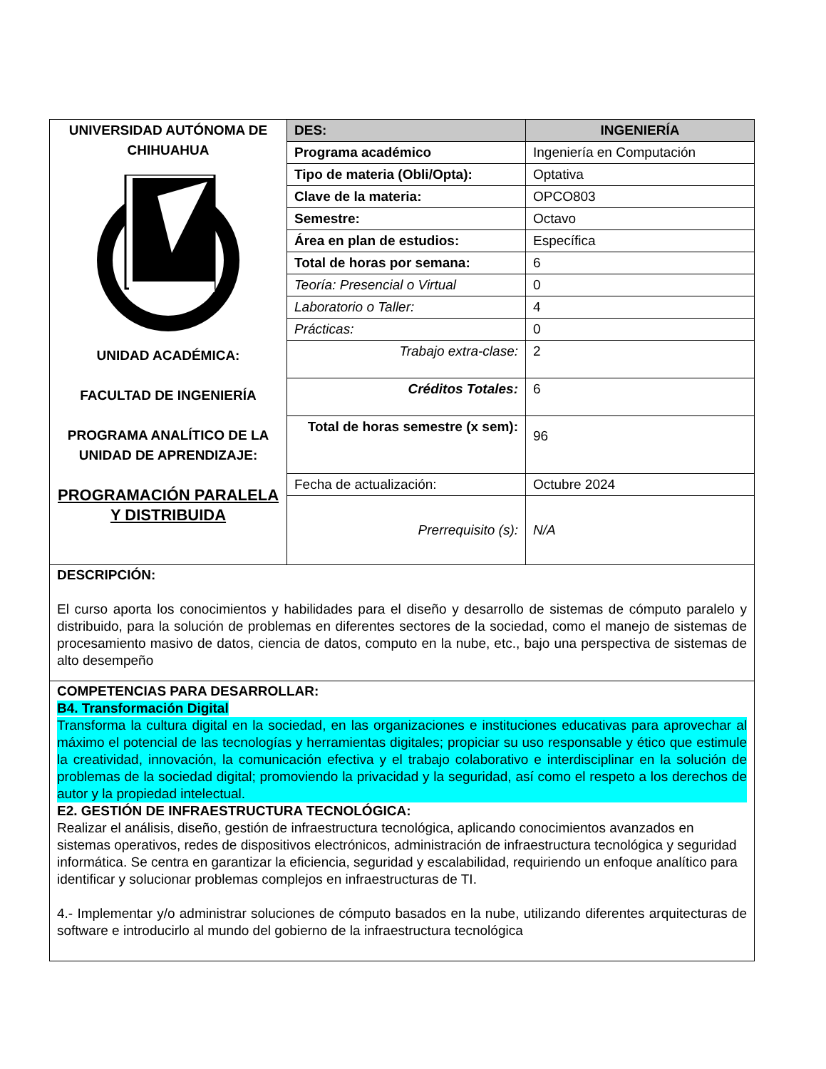| UNIVERSIDAD AUTÓNOMA DE CHIHUAHUA UNIDAD ACADÉMICA: FACULTAD DE INGENIERÍA PROGRAMA ANALÍTICO DE LA UNIDAD DE APRENDIZAJE: PROGRAMACIÓN PARALELA Y DISTRIBUIDA | DES: | INGENIERÍA |
| | Programa académico | Ingeniería en Computación |
| | Tipo de materia (Obli/Opta): | Optativa |
| | Clave de la materia: | OPCO803 |
| | Semestre: | Octavo |
| | Área en plan de estudios: | Específica |
| | Total de horas por semana: | 6 |
| | Teoría: Presencial o Virtual | 0 |
| | Laboratorio o Taller: | 4 |
| | Prácticas: | 0 |
| | Trabajo extra-clase: | 2 |
| | Créditos Totales: | 6 |
| | Total de horas semestre (x sem): | 96 |
| | Fecha de actualización: | Octubre 2024 |
| | Prerrequisito (s): | N/A |
DESCRIPCIÓN:
El curso aporta los conocimientos y habilidades para el diseño y desarrollo de sistemas de cómputo paralelo y distribuido, para la solución de problemas en diferentes sectores de la sociedad, como el manejo de sistemas de procesamiento masivo de datos, ciencia de datos, computo en la nube, etc., bajo una perspectiva de sistemas de alto desempeño
COMPETENCIAS PARA DESARROLLAR:
B4. Transformación Digital
Transforma la cultura digital en la sociedad, en las organizaciones e instituciones educativas para aprovechar al máximo el potencial de las tecnologías y herramientas digitales; propiciar su uso responsable y ético que estimule la creatividad, innovación, la comunicación efectiva y el trabajo colaborativo e interdisciplinar en la solución de problemas de la sociedad digital; promoviendo la privacidad y la seguridad, así como el respeto a los derechos de autor y la propiedad intelectual.
E2. GESTIÓN DE INFRAESTRUCTURA TECNOLÓGICA:
Realizar el análisis, diseño, gestión de infraestructura tecnológica, aplicando conocimientos avanzados en sistemas operativos, redes de dispositivos electrónicos, administración de infraestructura tecnológica y seguridad informática. Se centra en garantizar la eficiencia, seguridad y escalabilidad, requiriendo un enfoque analítico para identificar y solucionar problemas complejos en infraestructuras de TI.
4.- Implementar y/o administrar soluciones de cómputo basados en la nube, utilizando diferentes arquitecturas de software e introducirlo al mundo del gobierno de la infraestructura tecnológica